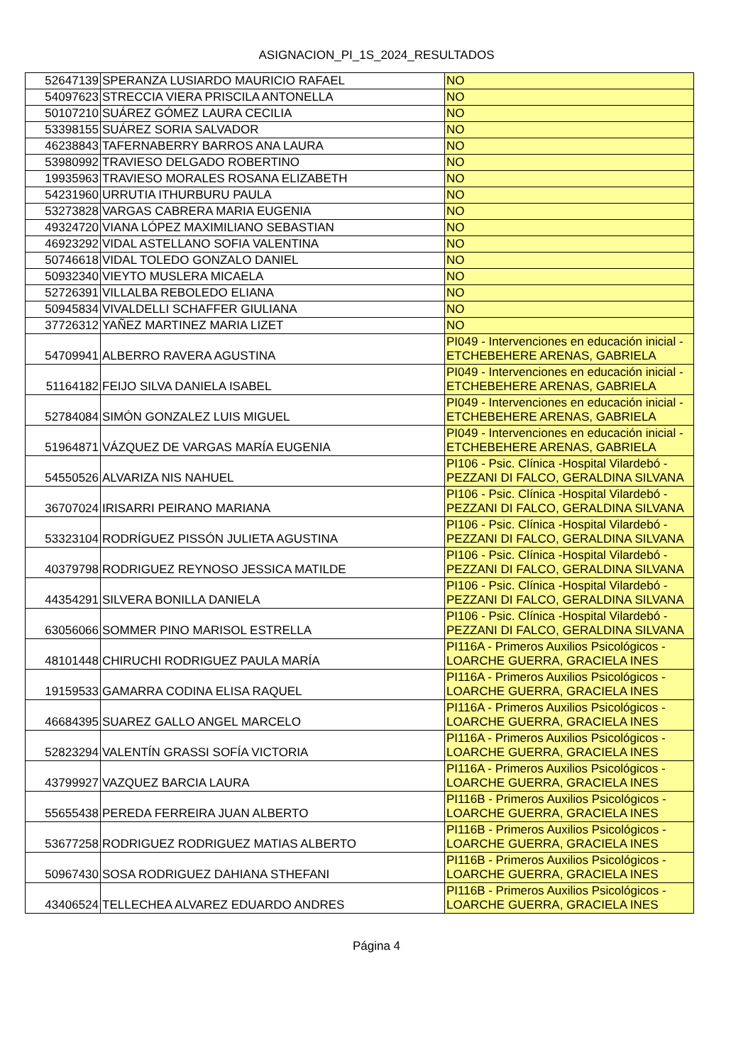ASIGNACION_PI_1S_2024_RESULTADOS
| 52647139 | SPERANZA LUSIARDO MAURICIO RAFAEL | NO |
| 54097623 | STRECCIA VIERA PRISCILA ANTONELLA | NO |
| 50107210 | SUÁREZ GÓMEZ LAURA CECILIA | NO |
| 53398155 | SUÁREZ SORIA SALVADOR | NO |
| 46238843 | TAFERNABERRY BARROS ANA LAURA | NO |
| 53980992 | TRAVIESO DELGADO ROBERTINO | NO |
| 19935963 | TRAVIESO MORALES ROSANA ELIZABETH | NO |
| 54231960 | URRUTIA ITHURBURU PAULA | NO |
| 53273828 | VARGAS CABRERA MARIA EUGENIA | NO |
| 49324720 | VIANA LÓPEZ MAXIMILIANO SEBASTIAN | NO |
| 46923292 | VIDAL ASTELLANO SOFIA VALENTINA | NO |
| 50746618 | VIDAL TOLEDO GONZALO DANIEL | NO |
| 50932340 | VIEYTO MUSLERA MICAELA | NO |
| 52726391 | VILLALBA REBOLEDO ELIANA | NO |
| 50945834 | VIVALDELLI SCHAFFER GIULIANA | NO |
| 37726312 | YAÑEZ MARTINEZ MARIA LIZET | NO |
| 54709941 | ALBERRO RAVERA AGUSTINA | PI049 - Intervenciones en educación inicial - ETCHEBEHERE ARENAS, GABRIELA |
| 51164182 | FEIJO SILVA DANIELA ISABEL | PI049 - Intervenciones en educación inicial - ETCHEBEHERE ARENAS, GABRIELA |
| 52784084 | SIMÓN GONZALEZ LUIS MIGUEL | PI049 - Intervenciones en educación inicial - ETCHEBEHERE ARENAS, GABRIELA |
| 51964871 | VÁZQUEZ DE VARGAS MARÍA EUGENIA | PI049 - Intervenciones en educación inicial - ETCHEBEHERE ARENAS, GABRIELA |
| 54550526 | ALVARIZA NIS NAHUEL | PI106 - Psic. Clínica -Hospital Vilardebó - PEZZANI DI FALCO, GERALDINA SILVANA |
| 36707024 | IRISARRI PEIRANO MARIANA | PI106 - Psic. Clínica -Hospital Vilardebó - PEZZANI DI FALCO, GERALDINA SILVANA |
| 53323104 | RODRÍGUEZ PISSÓN JULIETA AGUSTINA | PI106 - Psic. Clínica -Hospital Vilardebó - PEZZANI DI FALCO, GERALDINA SILVANA |
| 40379798 | RODRIGUEZ REYNOSO JESSICA MATILDE | PI106 - Psic. Clínica -Hospital Vilardebó - PEZZANI DI FALCO, GERALDINA SILVANA |
| 44354291 | SILVERA BONILLA DANIELA | PI106 - Psic. Clínica -Hospital Vilardebó - PEZZANI DI FALCO, GERALDINA SILVANA |
| 63056066 | SOMMER PINO MARISOL ESTRELLA | PI106 - Psic. Clínica -Hospital Vilardebó - PEZZANI DI FALCO, GERALDINA SILVANA |
| 48101448 | CHIRUCHI RODRIGUEZ PAULA MARÍA | PI116A - Primeros Auxilios Psicológicos - LOARCHE GUERRA, GRACIELA INES |
| 19159533 | GAMARRA CODINA ELISA RAQUEL | PI116A - Primeros Auxilios Psicológicos - LOARCHE GUERRA, GRACIELA INES |
| 46684395 | SUAREZ GALLO ANGEL MARCELO | PI116A - Primeros Auxilios Psicológicos - LOARCHE GUERRA, GRACIELA INES |
| 52823294 | VALENTÍN GRASSI SOFÍA VICTORIA | PI116A - Primeros Auxilios Psicológicos - LOARCHE GUERRA, GRACIELA INES |
| 43799927 | VAZQUEZ BARCIA LAURA | PI116A - Primeros Auxilios Psicológicos - LOARCHE GUERRA, GRACIELA INES |
| 55655438 | PEREDA FERREIRA JUAN ALBERTO | PI116B - Primeros Auxilios Psicológicos - LOARCHE GUERRA, GRACIELA INES |
| 53677258 | RODRIGUEZ RODRIGUEZ MATIAS ALBERTO | PI116B - Primeros Auxilios Psicológicos - LOARCHE GUERRA, GRACIELA INES |
| 50967430 | SOSA RODRIGUEZ DAHIANA STHEFANI | PI116B - Primeros Auxilios Psicológicos - LOARCHE GUERRA, GRACIELA INES |
| 43406524 | TELLECHEA ALVAREZ EDUARDO ANDRES | PI116B - Primeros Auxilios Psicológicos - LOARCHE GUERRA, GRACIELA INES |
Página 4